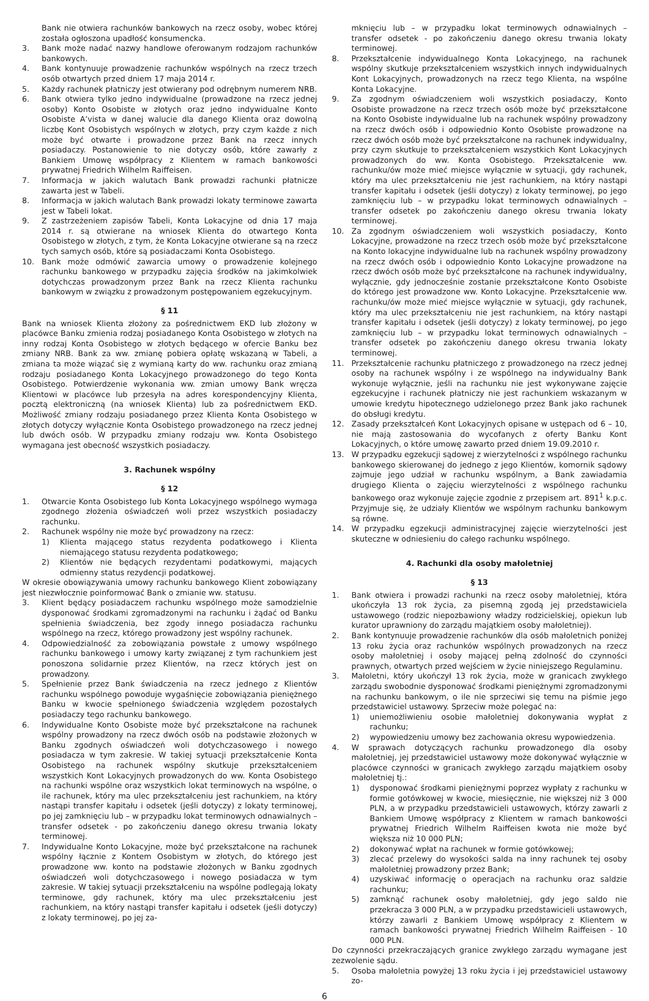Bank nie otwiera rachunków bankowych na rzecz osoby, wobec której została ogłoszona upadłość konsumencka.
3. Bank może nadać nazwy handlowe oferowanym rodzajom rachunków bankowych.
4. Bank kontynuuje prowadzenie rachunków wspólnych na rzecz trzech osób otwartych przed dniem 17 maja 2014 r.
5. Każdy rachunek płatniczy jest otwierany pod odrębnym numerem NRB.
6. Bank otwiera tylko jedno indywidualne (prowadzone na rzecz jednej osoby) Konto Osobiste w złotych oraz jedno indywidualne Konto Osobiste A’vista w danej walucie dla danego Klienta oraz dowolną liczbę Kont Osobistych wspólnych w złotych, przy czym każde z nich może być otwarte i prowadzone przez Bank na rzecz innych posiadaczy. Postanowienie to nie dotyczy osób, które zawarły z Bankiem Umowę współpracy z Klientem w ramach bankowości prywatnej Friedrich Wilhelm Raiffeisen.
7. Informacja w jakich walutach Bank prowadzi rachunki płatnicze zawarta jest w Tabeli.
8. Informacja w jakich walutach Bank prowadzi lokaty terminowe zawarta jest w Tabeli lokat.
9. Z zastrzeżeniem zapisów Tabeli, Konta Lokacyjne od dnia 17 maja 2014 r. są otwierane na wniosek Klienta do otwartego Konta Osobistego w złotych, z tym, że Konta Lokacyjne otwierane są na rzecz tych samych osób, które są posiadaczami Konta Osobistego.
10. Bank może odmówić zawarcia umowy o prowadzenie kolejnego rachunku bankowego w przypadku zajęcia środków na jakimkolwiek dotychczas prowadzonym przez Bank na rzecz Klienta rachunku bankowym w związku z prowadzonym postępowaniem egzekucyjnym.
§ 11
Bank na wniosek Klienta złożony za pośrednictwem EKD lub złożony w placówce Banku zmienia rodzaj posiadanego Konta Osobistego w złotych na inny rodzaj Konta Osobistego w złotych będącego w ofercie Banku bez zmiany NRB. Bank za ww. zmianę pobiera opłatę wskazaną w Tabeli, a zmiana ta może wiązać się z wymianą karty do ww. rachunku oraz zmianą rodzaju posiadanego Konta Lokacyjnego prowadzonego do tego Konta Osobistego. Potwierdzenie wykonania ww. zmian umowy Bank wręcza Klientowi w placówce lub przesyła na adres korespondencyjny Klienta, pocztą elektroniczną (na wniosek Klienta) lub za pośrednictwem EKD. Możliwość zmiany rodzaju posiadanego przez Klienta Konta Osobistego w złotych dotyczy wyłącznie Konta Osobistego prowadzonego na rzecz jednej lub dwóch osób. W przypadku zmiany rodzaju ww. Konta Osobistego wymagana jest obecność wszystkich posiadaczy.
3. Rachunek wspólny
§ 12
1. Otwarcie Konta Osobistego lub Konta Lokacyjnego wspólnego wymaga zgodnego złożenia oświadczeń woli przez wszystkich posiadaczy rachunku.
2. Rachunek wspólny nie może być prowadzony na rzecz:
1) Klienta mającego status rezydenta podatkowego i Klienta niemającego statusu rezydenta podatkowego;
2) Klientów nie będących rezydentami podatkowymi, mających odmienny status rezydencji podatkowej.
W okresie obowiązywania umowy rachunku bankowego Klient zobowiązany jest niezwłocznie poinformować Bank o zmianie ww. statusu.
3. Klient będący posiadaczem rachunku wspólnego może samodzielnie dysponować środkami zgromadzonymi na rachunku i żądać od Banku spełnienia świadczenia, bez zgody innego posiadacza rachunku wspólnego na rzecz, którego prowadzony jest wspólny rachunek.
4. Odpowiedzialność za zobowiązania powstałe z umowy wspólnego rachunku bankowego i umowy karty związanej z tym rachunkiem jest ponoszona solidarnie przez Klientów, na rzecz których jest on prowadzony.
5. Spełnienie przez Bank świadczenia na rzecz jednego z Klientów rachunku wspólnego powoduje wygaśnięcie zobowiązania pieniężnego Banku w kwocie spełnionego świadczenia względem pozostałych posiadaczy tego rachunku bankowego.
6. Indywidualne Konto Osobiste może być przekształcone na rachunek wspólny prowadzony na rzecz dwóch osób na podstawie złożonych w Banku zgodnych oświadczeń woli dotychczasowego i nowego posiadacza w tym zakresie. W takiej sytuacji przekształcenie Konta Osobistego na rachunek wspólny skutkuje przekształceniem wszystkich Kont Lokacyjnych prowadzonych do ww. Konta Osobistego na rachunki wspólne oraz wszystkich lokat terminowych na wspólne, o ile rachunek, który ma ulec przekształceniu jest rachunkiem, na który nastąpi transfer kapitału i odsetek (jeśli dotyczy) z lokaty terminowej, po jej zamknięciu lub – w przypadku lokat terminowych odnawialnych – transfer odsetek - po zakończeniu danego okresu trwania lokaty terminowej.
7. Indywidualne Konto Lokacyjne, może być przekształcone na rachunek wspólny łącznie z Kontem Osobistym w złotych, do którego jest prowadzone ww. konto na podstawie złożonych w Banku zgodnych oświadczeń woli dotychczasowego i nowego posiadacza w tym zakresie. W takiej sytuacji przekształceniu na wspólne podlegają lokaty terminowe, gdy rachunek, który ma ulec przekształceniu jest rachunkiem, na który nastąpi transfer kapitału i odsetek (jeśli dotyczy) z lokaty terminowej, po jej za-
mknięciu lub – w przypadku lokat terminowych odnawialnych – transfer odsetek - po zakończeniu danego okresu trwania lokaty terminowej.
8. Przekształcenie indywidualnego Konta Lokacyjnego, na rachunek wspólny skutkuje przekształceniem wszystkich innych indywidualnych Kont Lokacyjnych, prowadzonych na rzecz tego Klienta, na wspólne Konta Lokacyjne.
9. Za zgodnym oświadczeniem woli wszystkich posiadaczy, Konto Osobiste prowadzone na rzecz trzech osób może być przekształcone na Konto Osobiste indywidualne lub na rachunek wspólny prowadzony na rzecz dwóch osób i odpowiednio Konto Osobiste prowadzone na rzecz dwóch osób może być przekształcone na rachunek indywidualny, przy czym skutkuje to przekształceniem wszystkich Kont Lokacyjnych prowadzonych do ww. Konta Osobistego. Przekształcenie ww. rachunku/ów może mieć miejsce wyłącznie w sytuacji, gdy rachunek, który ma ulec przekształceniu nie jest rachunkiem, na który nastąpi transfer kapitału i odsetek (jeśli dotyczy) z lokaty terminowej, po jego zamknięciu lub – w przypadku lokat terminowych odnawialnych – transfer odsetek po zakończeniu danego okresu trwania lokaty terminowej.
10. Za zgodnym oświadczeniem woli wszystkich posiadaczy, Konto Lokacyjne, prowadzone na rzecz trzech osób może być przekształcone na Konto lokacyjne indywidualne lub na rachunek wspólny prowadzony na rzecz dwóch osób i odpowiednio Konto Lokacyjne prowadzone na rzecz dwóch osób może być przekształcone na rachunek indywidualny, wyłącznie, gdy jednocześnie zostanie przekształcone Konto Osobiste do którego jest prowadzone ww. Konto Lokacyjne. Przekształcenie ww. rachunku/ów może mieć miejsce wyłącznie w sytuacji, gdy rachunek, który ma ulec przekształceniu nie jest rachunkiem, na który nastąpi transfer kapitału i odsetek (jeśli dotyczy) z lokaty terminowej, po jego zamknięciu lub – w przypadku lokat terminowych odnawialnych – transfer odsetek po zakończeniu danego okresu trwania lokaty terminowej.
11. Przekształcenie rachunku płatniczego z prowadzonego na rzecz jednej osoby na rachunek wspólny i ze wspólnego na indywidualny Bank wykonuje wyłącznie, jeśli na rachunku nie jest wykonywane zajęcie egzekucyjne i rachunek płatniczy nie jest rachunkiem wskazanym w umowie kredytu hipotecznego udzielonego przez Bank jako rachunek do obsługi kredytu.
12. Zasady przekształceń Kont Lokacyjnych opisane w ustępach od 6 – 10, nie mają zastosowania do wycofanych z oferty Banku Kont Lokacyjnych, o które umowę zawarto przed dniem 19.09.2010 r.
13. W przypadku egzekucji sądowej z wierzytelności z wspólnego rachunku bankowego skierowanej do jednego z jego Klientów, komornik sądowy zajmuje jego udział w rachunku wspólnym, a Bank zawiadamia drugiego Klienta o zajęciu wierzytelności z wspólnego rachunku bankowego oraz wykonuje zajęcie zgodnie z przepisem art. 891<sup>1</sup> k.p.c. Przyjmuje się, że udziały Klientów we wspólnym rachunku bankowym są równe.
14. W przypadku egzekucji administracyjnej zajęcie wierzytelności jest skuteczne w odniesieniu do całego rachunku wspólnego.
4. Rachunki dla osoby małoletniej
§ 13
1. Bank otwiera i prowadzi rachunki na rzecz osoby małoletniej, która ukończyła 13 rok życia, za pisemną zgodą jej przedstawiciela ustawowego (rodzic niepozbawiony władzy rodzicielskiej, opiekun lub kurator uprawniony do zarządu majątkiem osoby małoletniej).
2. Bank kontynuuje prowadzenie rachunków dla osób małoletnich poniżej 13 roku życia oraz rachunków wspólnych prowadzonych na rzecz osoby małoletniej i osoby mającej pełną zdolność do czynności prawnych, otwartych przed wejściem w życie niniejszego Regulaminu.
3. Małoletni, który ukończył 13 rok życia, może w granicach zwykłego zarządu swobodnie dysponować środkami pieniężnymi zgromadzonymi na rachunku bankowym, o ile nie sprzeciwi się temu na piśmie jego przedstawiciel ustawowy. Sprzeciw może polegać na:
1) uniemożliwieniu osobie małoletniej dokonywania wypłat z rachunku;
2) wypowiedzeniu umowy bez zachowania okresu wypowiedzenia.
4. W sprawach dotyczących rachunku prowadzonego dla osoby małoletniej, jej przedstawiciel ustawowy może dokonywać wyłącznie w placówce czynności w granicach zwykłego zarządu majątkiem osoby małoletniej tj.:
1) dysponować środkami pieniężnymi poprzez wypłaty z rachunku w formie gotówkowej w kwocie, miesięcznie, nie większej niż 3 000 PLN, a w przypadku przedstawicieli ustawowych, którzy zawarli z Bankiem Umowę współpracy z Klientem w ramach bankowości prywatnej Friedrich Wilhelm Raiffeisen kwota nie może być większa niż 10 000 PLN;
2) dokonywać wpłat na rachunek w formie gotówkowej;
3) zlecać przelewy do wysokości salda na inny rachunek tej osoby małoletniej prowadzony przez Bank;
4) uzyskiwać informację o operacjach na rachunku oraz saldzie rachunku;
5) zamknąć rachunek osoby małoletniej, gdy jego saldo nie przekracza 3 000 PLN, a w przypadku przedstawicieli ustawowych, którzy zawarli z Bankiem Umowę współpracy z Klientem w ramach bankowości prywatnej Friedrich Wilhelm Raiffeisen - 10 000 PLN.
Do czynności przekraczających granice zwykłego zarządu wymagane jest zezwolenie sądu.
5. Osoba małoletnia powyżej 13 roku życia i jej przedstawiciel ustawowy zo-
6